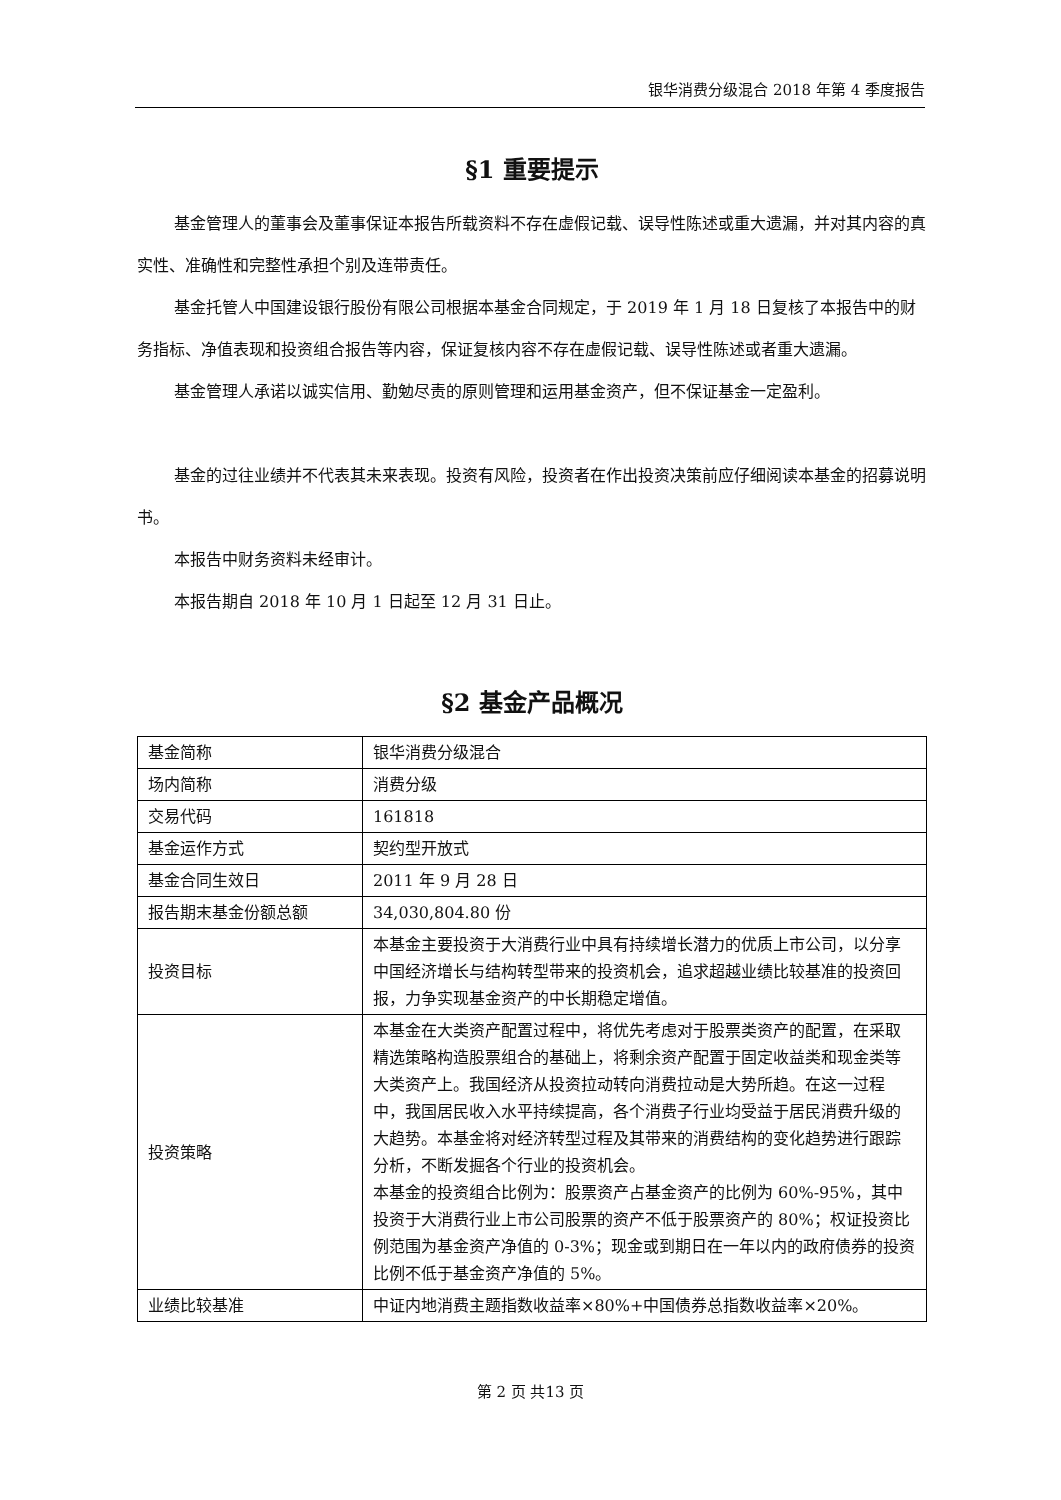银华消费分级混合 2018 年第 4 季度报告
§1 重要提示
基金管理人的董事会及董事保证本报告所载资料不存在虚假记载、误导性陈述或重大遗漏，并对其内容的真实性、准确性和完整性承担个别及连带责任。
基金托管人中国建设银行股份有限公司根据本基金合同规定，于 2019 年 1 月 18 日复核了本报告中的财务指标、净值表现和投资组合报告等内容，保证复核内容不存在虚假记载、误导性陈述或者重大遗漏。
基金管理人承诺以诚实信用、勤勉尽责的原则管理和运用基金资产，但不保证基金一定盈利。
基金的过往业绩并不代表其未来表现。投资有风险，投资者在作出投资决策前应仔细阅读本基金的招募说明书。
本报告中财务资料未经审计。
本报告期自 2018 年 10 月 1 日起至 12 月 31 日止。
§2 基金产品概况
| 基金简称 | 银华消费分级混合 |
| 场内简称 | 消费分级 |
| 交易代码 | 161818 |
| 基金运作方式 | 契约型开放式 |
| 基金合同生效日 | 2011 年 9 月 28 日 |
| 报告期末基金份额总额 | 34,030,804.80 份 |
| 投资目标 | 本基金主要投资于大消费行业中具有持续增长潜力的优质上市公司，以分享中国经济增长与结构转型带来的投资机会，追求超越业绩比较基准的投资回报，力争实现基金资产的中长期稳定增值。 |
| 投资策略 | 本基金在大类资产配置过程中，将优先考虑对于股票类资产的配置，在采取精选策略构造股票组合的基础上，将剩余资产配置于固定收益类和现金类等大类资产上。我国经济从投资拉动转向消费拉动是大势所趋。在这一过程中，我国居民收入水平持续提高，各个消费子行业均受益于居民消费升级的大趋势。本基金将对经济转型过程及其带来的消费结构的变化趋势进行跟踪分析，不断发掘各个行业的投资机会。 本基金的投资组合比例为：股票资产占基金资产的比例为 60%-95%，其中投资于大消费行业上市公司股票的资产不低于股票资产的 80%；权证投资比例范围为基金资产净值的 0-3%；现金或到期日在一年以内的政府债券的投资比例不低于基金资产净值的 5%。 |
| 业绩比较基准 | 中证内地消费主题指数收益率×80%+中国债券总指数收益率×20%。 |
第 2 页 共13 页